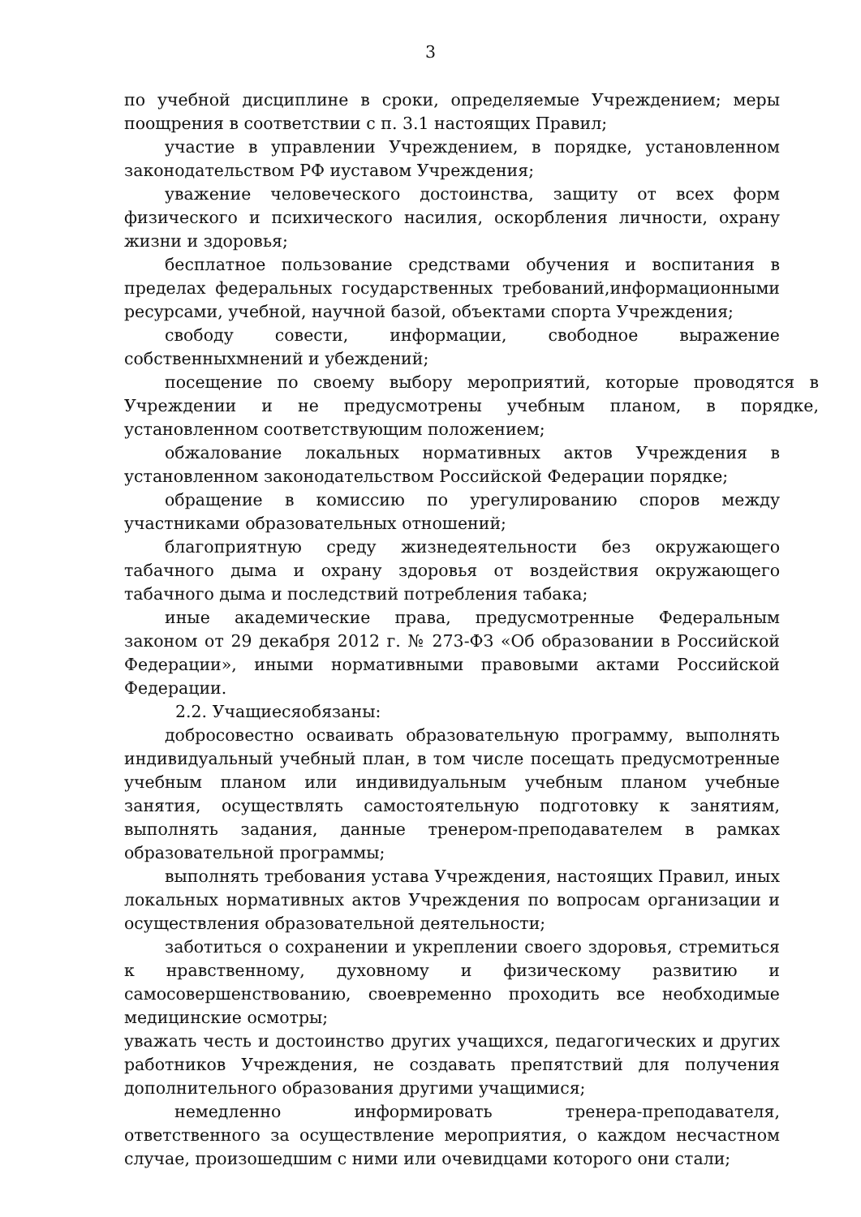3
по учебной дисциплине в сроки, определяемые Учреждением; меры поощрения в соответствии с п. 3.1 настоящих Правил;
участие в управлении Учреждением, в порядке, установленном законодательством РФ иуставом Учреждения;
уважение человеческого достоинства, защиту от всех форм физического и психического насилия, оскорбления личности, охрану жизни и здоровья;
бесплатное пользование средствами обучения и воспитания в пределах федеральных государственных требований,информационными ресурсами, учебной, научной базой, объектами спорта Учреждения;
свободу совести, информации, свободное выражение собственныхмнений и убеждений;
посещение по своему выбору мероприятий, которые проводятся в Учреждении и не предусмотрены учебным планом, в порядке, установленном соответствующим положением;
обжалование локальных нормативных актов Учреждения в установленном законодательством Российской Федерации порядке;
обращение в комиссию по урегулированию споров между участниками образовательных отношений;
благоприятную среду жизнедеятельности без окружающего табачного дыма и охрану здоровья от воздействия окружающего табачного дыма и последствий потребления табака;
иные академические права, предусмотренные Федеральным законом от 29 декабря 2012 г. № 273-ФЗ «Об образовании в Российской Федерации», иными нормативными правовыми актами Российской Федерации.
2.2. Учащиесяобязаны:
добросовестно осваивать образовательную программу, выполнять индивидуальный учебный план, в том числе посещать предусмотренные учебным планом или индивидуальным учебным планом учебные занятия, осуществлять самостоятельную подготовку к занятиям, выполнять задания, данные тренером-преподавателем в рамках образовательной программы;
выполнять требования устава Учреждения, настоящих Правил, иных локальных нормативных актов Учреждения по вопросам организации и осуществления образовательной деятельности;
заботиться о сохранении и укреплении своего здоровья, стремиться к нравственному, духовному и физическому развитию и самосовершенствованию, своевременно проходить все необходимые медицинские осмотры;
уважать честь и достоинство других учащихся, педагогических и других работников Учреждения, не создавать препятствий для получения дополнительного образования другими учащимися;
немедленно информировать тренера-преподавателя, ответственного за осуществление мероприятия, о каждом несчастном случае, произошедшим с ними или очевидцами которого они стали;